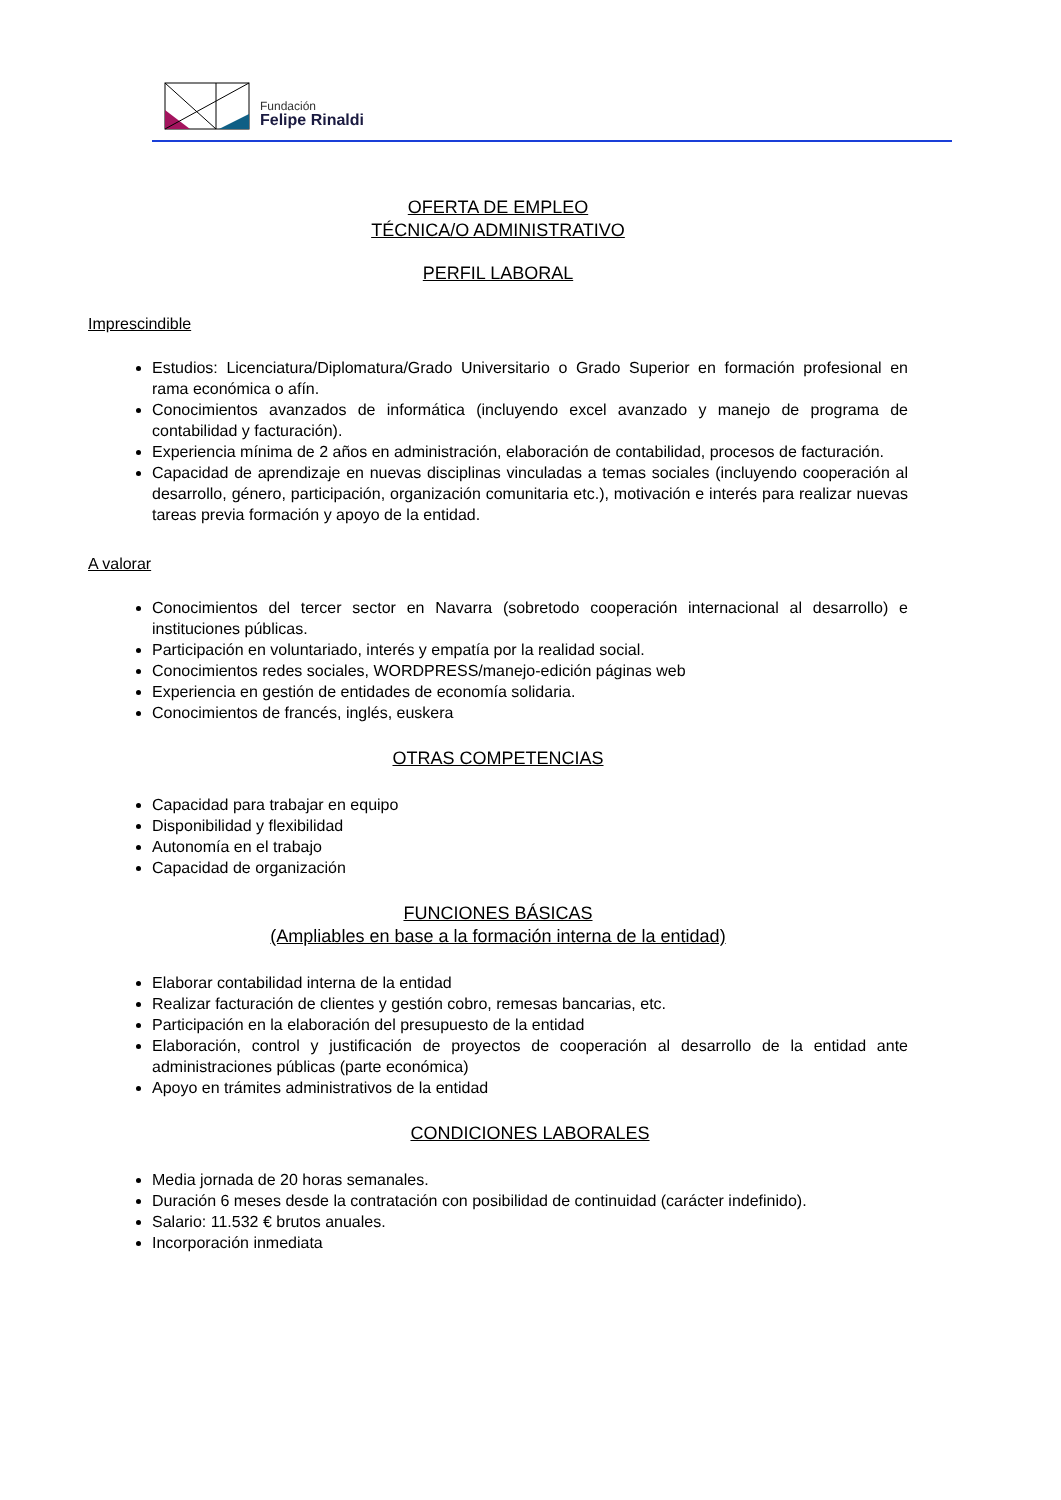Fundación
Felipe Rinaldi
OFERTA DE EMPLEO
TÉCNICA/O ADMINISTRATIVO
PERFIL LABORAL
Imprescindible
Estudios: Licenciatura/Diplomatura/Grado Universitario o Grado Superior en formación profesional en rama económica o afín.
Conocimientos avanzados de informática (incluyendo excel avanzado y manejo de programa de contabilidad y facturación).
Experiencia mínima de 2 años en administración, elaboración de contabilidad, procesos de facturación.
Capacidad de aprendizaje en nuevas disciplinas vinculadas a temas sociales (incluyendo cooperación al desarrollo, género, participación, organización comunitaria etc.), motivación e interés para realizar nuevas tareas previa formación y apoyo de la entidad.
A valorar
Conocimientos del tercer sector en Navarra (sobretodo cooperación internacional al desarrollo) e instituciones públicas.
Participación en voluntariado, interés y empatía por la realidad social.
Conocimientos redes sociales, WORDPRESS/manejo-edición páginas web
Experiencia en gestión de entidades de economía solidaria.
Conocimientos de francés, inglés, euskera
OTRAS COMPETENCIAS
Capacidad para trabajar en equipo
Disponibilidad y flexibilidad
Autonomía en el trabajo
Capacidad de organización
FUNCIONES BÁSICAS
(Ampliables en base a la formación interna de la entidad)
Elaborar contabilidad interna de la entidad
Realizar facturación de clientes y gestión cobro, remesas bancarias, etc.
Participación en la elaboración del presupuesto de la entidad
Elaboración, control y justificación de proyectos de cooperación al desarrollo de la entidad ante administraciones públicas (parte económica)
Apoyo en trámites administrativos de la entidad
CONDICIONES LABORALES
Media jornada de 20 horas semanales.
Duración 6 meses desde la contratación con posibilidad de continuidad (carácter indefinido).
Salario: 11.532 € brutos anuales.
Incorporación inmediata